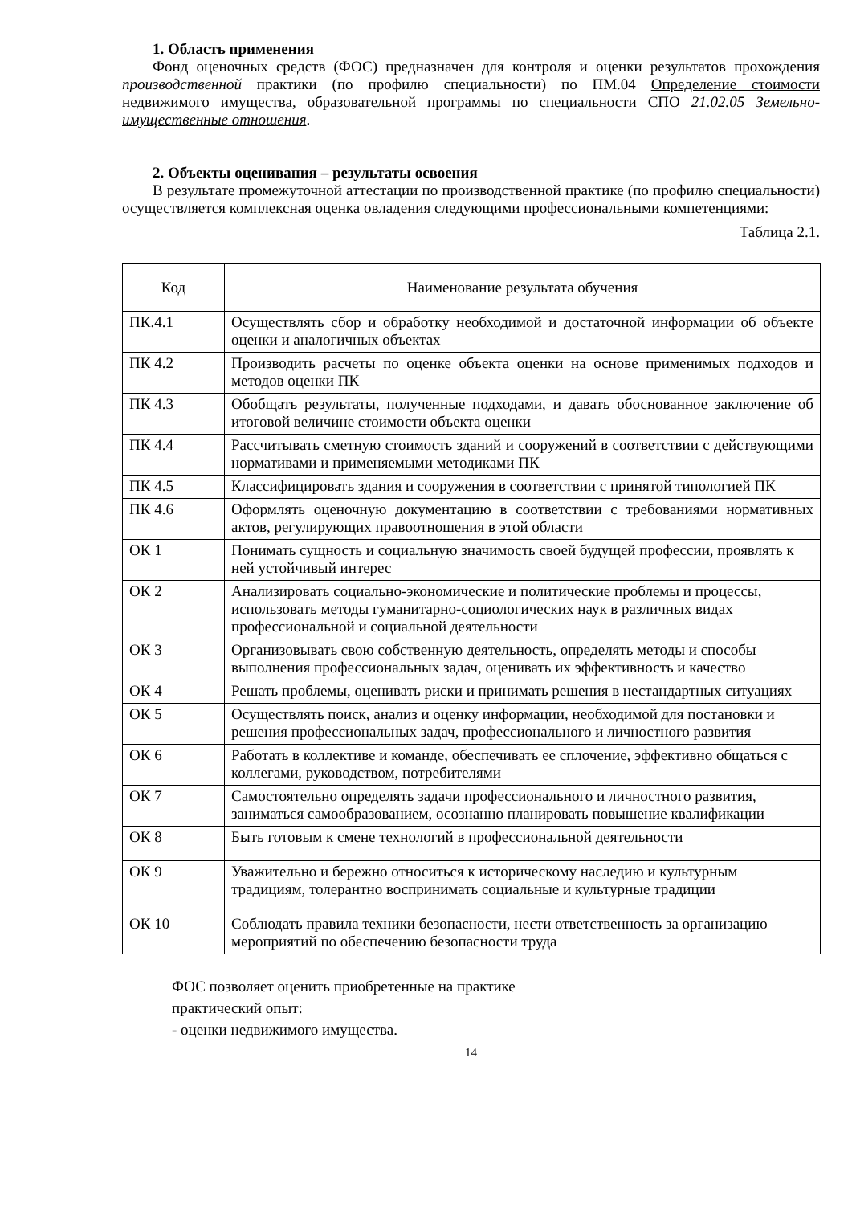1. Область применения
Фонд оценочных средств (ФОС) предназначен для контроля и оценки результатов прохождения производственной практики (по профилю специальности) по ПМ.04 Определение стоимости недвижимого имущества, образовательной программы по специальности СПО 21.02.05 Земельно-имущественные отношения.
2. Объекты оценивания – результаты освоения
В результате промежуточной аттестации по производственной практике (по профилю специальности) осуществляется комплексная оценка овладения следующими профессиональными компетенциями:
Таблица 2.1.
| Код | Наименование результата обучения |
| ПК.4.1 | Осуществлять сбор и обработку необходимой и достаточной информации об объекте оценки и аналогичных объектах |
| ПК 4.2 | Производить расчеты по оценке объекта оценки на основе применимых подходов и методов оценки ПК |
| ПК 4.3 | Обобщать результаты, полученные подходами, и давать обоснованное заключение об итоговой величине стоимости объекта оценки |
| ПК 4.4 | Рассчитывать сметную стоимость зданий и сооружений в соответствии с действующими нормативами и применяемыми методиками ПК |
| ПК 4.5 | Классифицировать здания и сооружения в соответствии с принятой типологией ПК |
| ПК 4.6 | Оформлять оценочную документацию в соответствии с требованиями нормативных актов, регулирующих правоотношения в этой области |
| ОК 1 | Понимать сущность и социальную значимость своей будущей профессии, проявлять к ней устойчивый интерес |
| ОК 2 | Анализировать социально-экономические и политические проблемы и процессы, использовать методы гуманитарно-социологических наук в различных видах профессиональной и социальной деятельности |
| ОК 3 | Организовывать свою собственную деятельность, определять методы и способы выполнения профессиональных задач, оценивать их эффективность и качество |
| ОК 4 | Решать проблемы, оценивать риски и принимать решения в нестандартных ситуациях |
| ОК 5 | Осуществлять поиск, анализ и оценку информации, необходимой для постановки и решения профессиональных задач, профессионального и личностного развития |
| ОК 6 | Работать в коллективе и команде, обеспечивать ее сплочение, эффективно общаться с коллегами, руководством, потребителями |
| ОК 7 | Самостоятельно определять задачи профессионального и личностного развития, заниматься самообразованием, осознанно планировать повышение квалификации |
| ОК 8 | Быть готовым к смене технологий в профессиональной деятельности |
| ОК 9 | Уважительно и бережно относиться к историческому наследию и культурным традициям, толерантно воспринимать социальные и культурные традиции |
| ОК 10 | Соблюдать правила техники безопасности, нести ответственность за организацию мероприятий по обеспечению безопасности труда |
ФОС позволяет оценить приобретенные на практике
практический опыт:
- оценки недвижимого имущества.
14